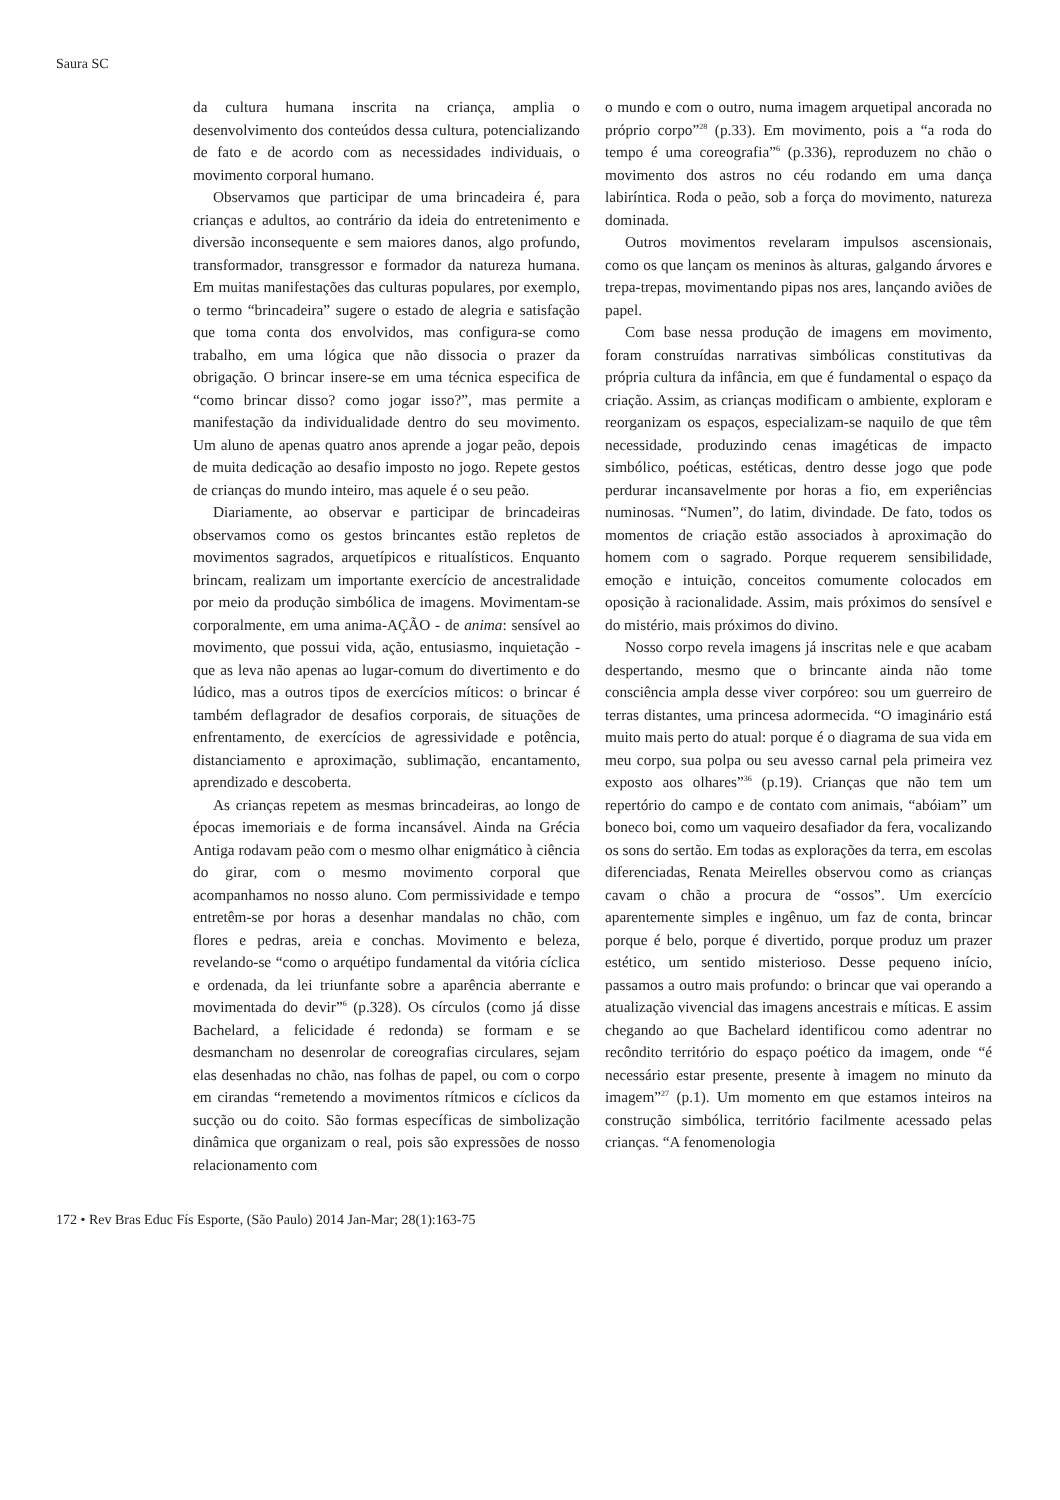Saura SC
da cultura humana inscrita na criança, amplia o desenvolvimento dos conteúdos dessa cultura, potencializando de fato e de acordo com as necessidades individuais, o movimento corporal humano.
Observamos que participar de uma brincadeira é, para crianças e adultos, ao contrário da ideia do entretenimento e diversão inconsequente e sem maiores danos, algo profundo, transformador, transgressor e formador da natureza humana. Em muitas manifestações das culturas populares, por exemplo, o termo “brincadeira” sugere o estado de alegria e satisfação que toma conta dos envolvidos, mas configura-se como trabalho, em uma lógica que não dissocia o prazer da obrigação. O brincar insere-se em uma técnica especifica de “como brincar disso? como jogar isso?”, mas permite a manifestação da individualidade dentro do seu movimento. Um aluno de apenas quatro anos aprende a jogar peão, depois de muita dedicação ao desafio imposto no jogo. Repete gestos de crianças do mundo inteiro, mas aquele é o seu peão.
Diariamente, ao observar e participar de brincadeiras observamos como os gestos brincantes estão repletos de movimentos sagrados, arquetípicos e ritualísticos. Enquanto brincam, realizam um importante exercício de ancestralidade por meio da produção simbólica de imagens. Movimentam-se corporalmente, em uma anima-AÇÃO - de anima: sensível ao movimento, que possui vida, ação, entusiasmo, inquietação - que as leva não apenas ao lugar-comum do divertimento e do lúdico, mas a outros tipos de exercícios míticos: o brincar é também deflagrador de desafios corporais, de situações de enfrentamento, de exercícios de agressividade e potência, distanciamento e aproximação, sublimação, encantamento, aprendizado e descoberta.
As crianças repetem as mesmas brincadeiras, ao longo de épocas imemoriais e de forma incansável. Ainda na Grécia Antiga rodavam peão com o mesmo olhar enigmático à ciência do girar, com o mesmo movimento corporal que acompanhamos no nosso aluno. Com permissividade e tempo entretêm-se por horas a desenhar mandalas no chão, com flores e pedras, areia e conchas. Movimento e beleza, revelando-se “como o arquétipo fundamental da vitória cíclica e ordenada, da lei triunfante sobre a aparência aberrante e movimentada do devir”<sup>6</sup> (p.328). Os círculos (como já disse Bachelard, a felicidade é redonda) se formam e se desmancham no desenrolar de coreografias circulares, sejam elas desenhadas no chão, nas folhas de papel, ou com o corpo em cirandas “remetendo a movimentos rítmicos e cíclicos da sucção ou do coito. São formas específicas de simbolização dinâmica que organizam o real, pois são expressões de nosso relacionamento com
o mundo e com o outro, numa imagem arquetipal ancorada no próprio corpo”<sup>28</sup> (p.33). Em movimento, pois a “a roda do tempo é uma coreografia”<sup>6</sup> (p.336), reproduzem no chão o movimento dos astros no céu rodando em uma dança labiríntica. Roda o peão, sob a força do movimento, natureza dominada.
Outros movimentos revelaram impulsos ascensionais, como os que lançam os meninos às alturas, galgando árvores e trepa-trepas, movimentando pipas nos ares, lançando aviões de papel.
Com base nessa produção de imagens em movimento, foram construídas narrativas simbólicas constitutivas da própria cultura da infância, em que é fundamental o espaço da criação. Assim, as crianças modificam o ambiente, exploram e reorganizam os espaços, especializam-se naquilo de que têm necessidade, produzindo cenas imagéticas de impacto simbólico, poéticas, estéticas, dentro desse jogo que pode perdurar incansavelmente por horas a fio, em experiências numinosas. “Numen”, do latim, divindade. De fato, todos os momentos de criação estão associados à aproximação do homem com o sagrado. Porque requerem sensibilidade, emoção e intuição, conceitos comumente colocados em oposição à racionalidade. Assim, mais próximos do sensível e do mistério, mais próximos do divino.
Nosso corpo revela imagens já inscritas nele e que acabam despertando, mesmo que o brincante ainda não tome consciência ampla desse viver corpóreo: sou um guerreiro de terras distantes, uma princesa adormecida. “O imaginário está muito mais perto do atual: porque é o diagrama de sua vida em meu corpo, sua polpa ou seu avesso carnal pela primeira vez exposto aos olhares”<sup>36</sup> (p.19). Crianças que não tem um repertório do campo e de contato com animais, “abóiam” um boneco boi, como um vaqueiro desafiador da fera, vocalizando os sons do sertão. Em todas as explorações da terra, em escolas diferenciadas, Renata Meirelles observou como as crianças cavam o chão a procura de “ossos”. Um exercício aparentemente simples e ingênuo, um faz de conta, brincar porque é belo, porque é divertido, porque produz um prazer estético, um sentido misterioso. Desse pequeno início, passamos a outro mais profundo: o brincar que vai operando a atualização vivencial das imagens ancestrais e míticas. E assim chegando ao que Bachelard identificou como adentrar no recôndito território do espaço poético da imagem, onde “é necessário estar presente, presente à imagem no minuto da imagem”<sup>27</sup> (p.1). Um momento em que estamos inteiros na construção simbólica, território facilmente acessado pelas crianças. “A fenomenologia
172 • Rev Bras Educ Fís Esporte, (São Paulo) 2014 Jan-Mar; 28(1):163-75